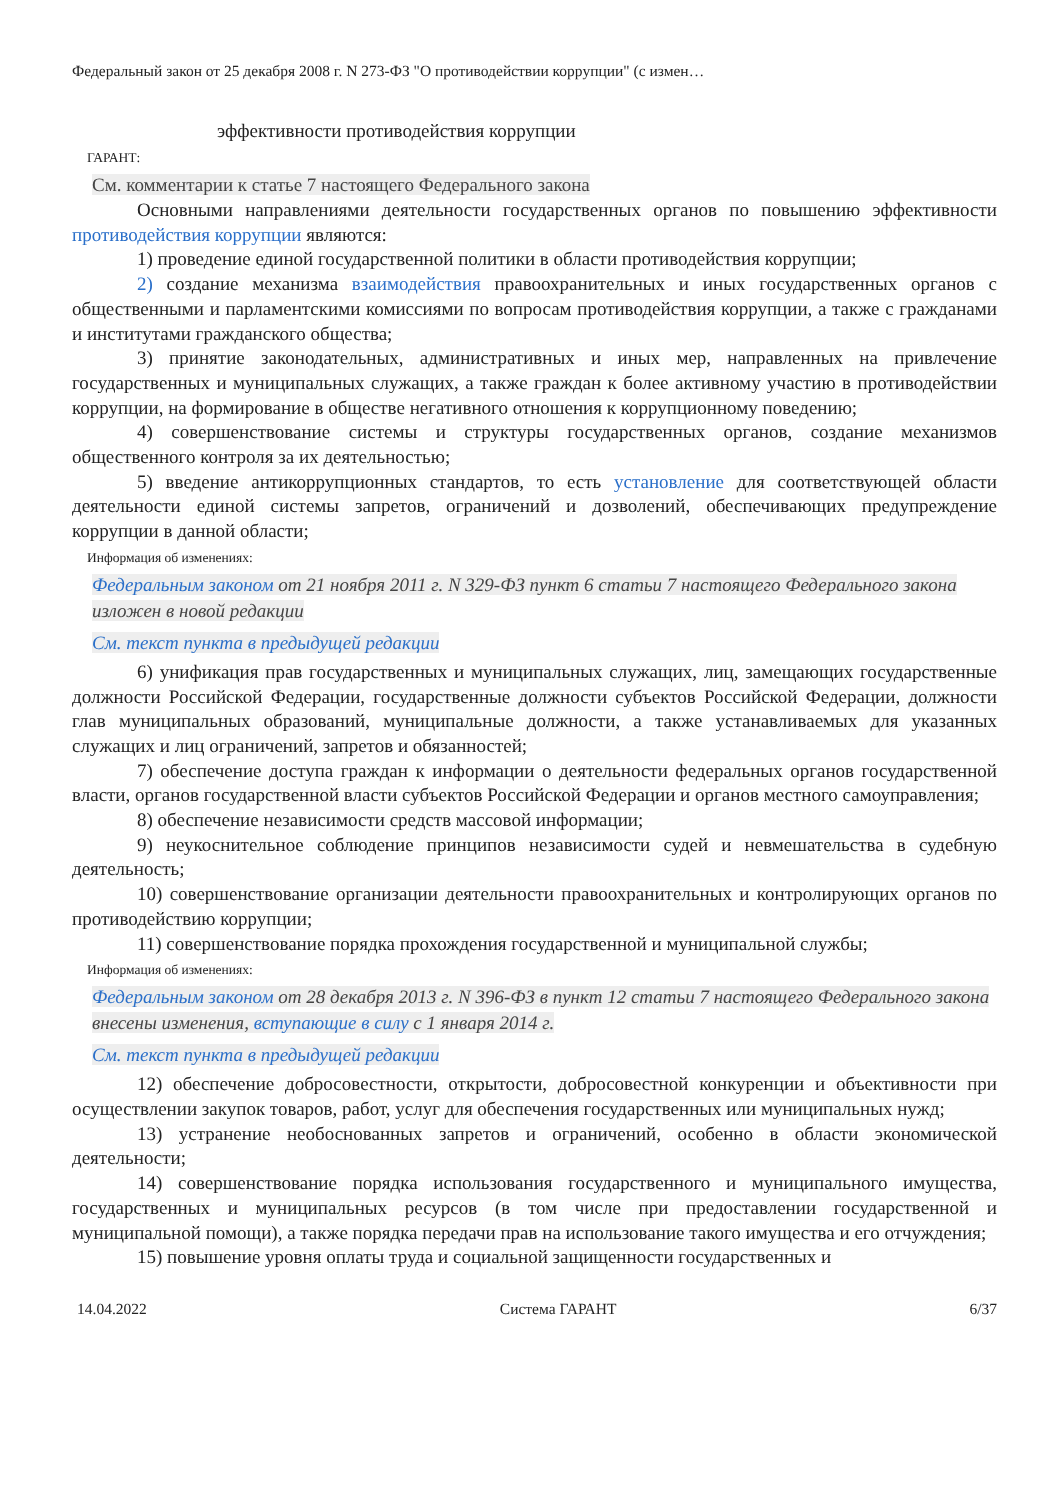Федеральный закон от 25 декабря 2008 г. N 273-ФЗ "О противодействии коррупции" (с измен…
эффективности противодействия коррупции
ГАРАНТ:
См. комментарии к статье 7 настоящего Федерального закона
Основными направлениями деятельности государственных органов по повышению эффективности противодействия коррупции являются:
1) проведение единой государственной политики в области противодействия коррупции;
2) создание механизма взаимодействия правоохранительных и иных государственных органов с общественными и парламентскими комиссиями по вопросам противодействия коррупции, а также с гражданами и институтами гражданского общества;
3) принятие законодательных, административных и иных мер, направленных на привлечение государственных и муниципальных служащих, а также граждан к более активному участию в противодействии коррупции, на формирование в обществе негативного отношения к коррупционному поведению;
4) совершенствование системы и структуры государственных органов, создание механизмов общественного контроля за их деятельностью;
5) введение антикоррупционных стандартов, то есть установление для соответствующей области деятельности единой системы запретов, ограничений и дозволений, обеспечивающих предупреждение коррупции в данной области;
Информация об изменениях:
Федеральным законом от 21 ноября 2011 г. N 329-ФЗ пункт 6 статьи 7 настоящего Федерального закона изложен в новой редакции
См. текст пункта в предыдущей редакции
6) унификация прав государственных и муниципальных служащих, лиц, замещающих государственные должности Российской Федерации, государственные должности субъектов Российской Федерации, должности глав муниципальных образований, муниципальные должности, а также устанавливаемых для указанных служащих и лиц ограничений, запретов и обязанностей;
7) обеспечение доступа граждан к информации о деятельности федеральных органов государственной власти, органов государственной власти субъектов Российской Федерации и органов местного самоуправления;
8) обеспечение независимости средств массовой информации;
9) неукоснительное соблюдение принципов независимости судей и невмешательства в судебную деятельность;
10) совершенствование организации деятельности правоохранительных и контролирующих органов по противодействию коррупции;
11) совершенствование порядка прохождения государственной и муниципальной службы;
Информация об изменениях:
Федеральным законом от 28 декабря 2013 г. N 396-ФЗ в пункт 12 статьи 7 настоящего Федерального закона внесены изменения, вступающие в силу с 1 января 2014 г.
См. текст пункта в предыдущей редакции
12) обеспечение добросовестности, открытости, добросовестной конкуренции и объективности при осуществлении закупок товаров, работ, услуг для обеспечения государственных или муниципальных нужд;
13) устранение необоснованных запретов и ограничений, особенно в области экономической деятельности;
14) совершенствование порядка использования государственного и муниципального имущества, государственных и муниципальных ресурсов (в том числе при предоставлении государственной и муниципальной помощи), а также порядка передачи прав на использование такого имущества и его отчуждения;
15) повышение уровня оплаты труда и социальной защищенности государственных и
14.04.2022 Система ГАРАНТ 6/37